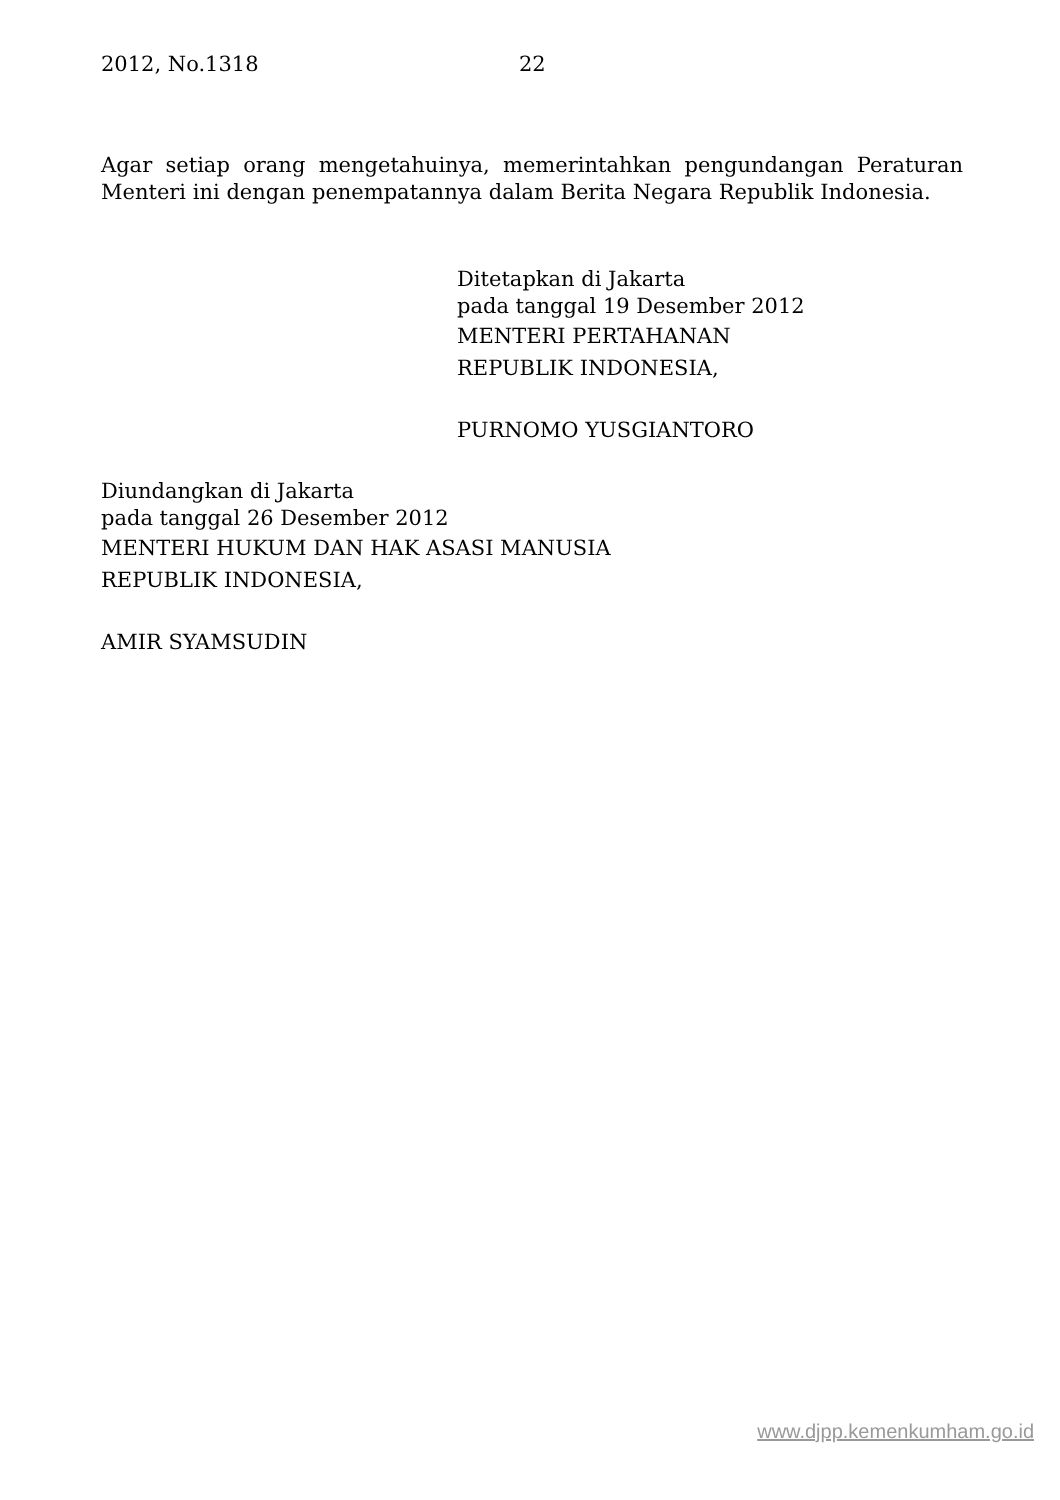2012, No.1318 22
Agar setiap orang mengetahuinya, memerintahkan pengundangan Peraturan Menteri ini dengan penempatannya dalam Berita Negara Republik Indonesia.
Ditetapkan di Jakarta
pada tanggal 19 Desember 2012
MENTERI PERTAHANAN
REPUBLIK INDONESIA,
PURNOMO YUSGIANTORO
Diundangkan di Jakarta
pada tanggal 26 Desember 2012
MENTERI HUKUM DAN HAK ASASI MANUSIA
REPUBLIK INDONESIA,
AMIR SYAMSUDIN
www.djpp.kemenkumham.go.id